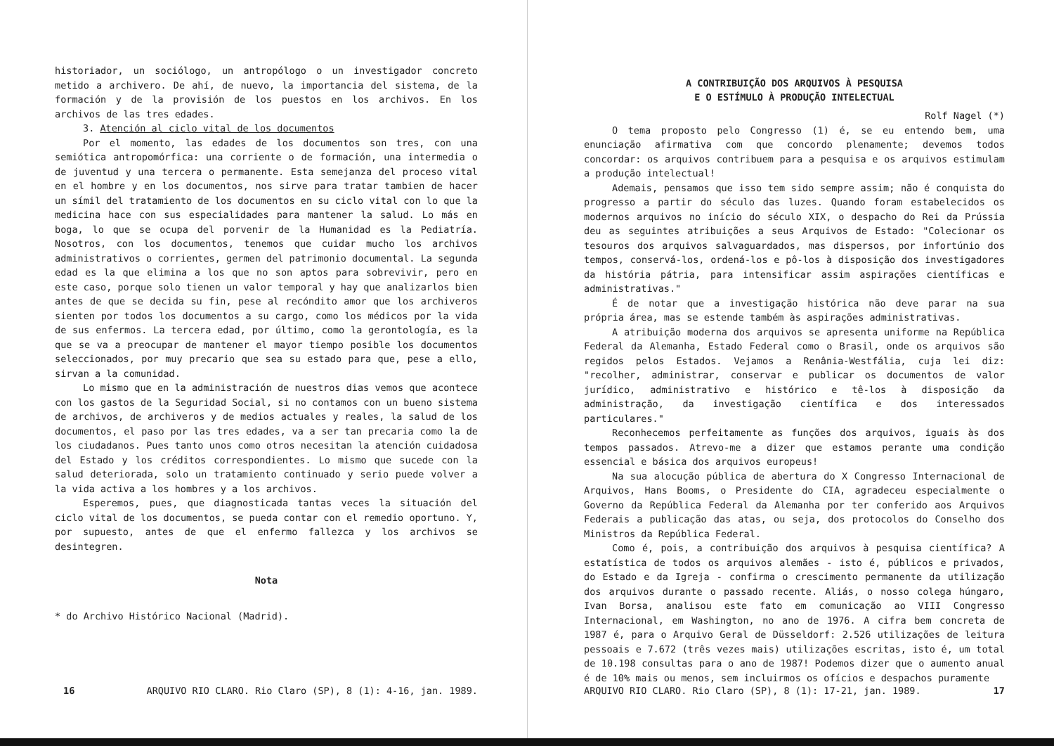historiador, un sociólogo, un antropólogo o un investigador concreto metido a archivero. De ahí, de nuevo, la importancia del sistema, de la formación y de la provisión de los puestos en los archivos. En los archivos de las tres edades.
3. Atención al ciclo vital de los documentos
Por el momento, las edades de los documentos son tres, con una semiótica antropomórfica: una corriente o de formación, una intermedia o de juventud y una tercera o permanente. Esta semejanza del proceso vital en el hombre y en los documentos, nos sirve para tratar tambien de hacer un símil del tratamiento de los documentos en su ciclo vital con lo que la medicina hace con sus especialidades para mantener la salud. Lo más en boga, lo que se ocupa del porvenir de la Humanidad es la Pediatría. Nosotros, con los documentos, tenemos que cuidar mucho los archivos administrativos o corrientes, germen del patrimonio documental. La segunda edad es la que elimina a los que no son aptos para sobrevivir, pero en este caso, porque solo tienen un valor temporal y hay que analizarlos bien antes de que se decida su fin, pese al recóndito amor que los archiveros sienten por todos los documentos a su cargo, como los médicos por la vida de sus enfermos. La tercera edad, por último, como la gerontología, es la que se va a preocupar de mantener el mayor tiempo posible los documentos seleccionados, por muy precario que sea su estado para que, pese a ello, sirvan a la comunidad.
Lo mismo que en la administración de nuestros dias vemos que acontece con los gastos de la Seguridad Social, si no contamos con un bueno sistema de archivos, de archiveros y de medios actuales y reales, la salud de los documentos, el paso por las tres edades, va a ser tan precaria como la de los ciudadanos. Pues tanto unos como otros necesitan la atención cuidadosa del Estado y los créditos correspondientes. Lo mismo que sucede con la salud deteriorada, solo un tratamiento continuado y serio puede volver a la vida activa a los hombres y a los archivos.
Esperemos, pues, que diagnosticada tantas veces la situación del ciclo vital de los documentos, se pueda contar con el remedio oportuno. Y, por supuesto, antes de que el enfermo fallezca y los archivos se desintegren.
Nota
* do Archivo Histórico Nacional (Madrid).
16 ARQUIVO RIO CLARO. Rio Claro (SP), 8 (1): 4-16, jan. 1989.
A CONTRIBUIÇÃO DOS ARQUIVOS À PESQUISA
E O ESTÍMULO À PRODUÇÃO INTELECTUAL
Rolf Nagel (*)
O tema proposto pelo Congresso (1) é, se eu entendo bem, uma enunciação afirmativa com que concordo plenamente; devemos todos concordar: os arquivos contribuem para a pesquisa e os arquivos estimulam a produção intelectual!
Ademais, pensamos que isso tem sido sempre assim; não é conquista do progresso a partir do século das luzes. Quando foram estabelecidos os modernos arquivos no início do século XIX, o despacho do Rei da Prússia deu as seguintes atribuições a seus Arquivos de Estado: "Colecionar os tesouros dos arquivos salvaguardados, mas dispersos, por infortúnio dos tempos, conservá-los, ordená-los e pô-los à disposição dos investigadores da história pátria, para intensificar assim aspirações científicas e administrativas."
É de notar que a investigação histórica não deve parar na sua própria área, mas se estende também às aspirações administrativas.
A atribuição moderna dos arquivos se apresenta uniforme na República Federal da Alemanha, Estado Federal como o Brasil, onde os arquivos são regidos pelos Estados. Vejamos a Renânia-Westfália, cuja lei diz: "recolher, administrar, conservar e publicar os documentos de valor jurídico, administrativo e histórico e tê-los à disposição da administração, da investigação científica e dos interessados particulares."
Reconhecemos perfeitamente as funções dos arquivos, iguais às dos tempos passados. Atrevo-me a dizer que estamos perante uma condição essencial e básica dos arquivos europeus!
Na sua alocução pública de abertura do X Congresso Internacional de Arquivos, Hans Booms, o Presidente do CIA, agradeceu especialmente o Governo da República Federal da Alemanha por ter conferido aos Arquivos Federais a publicação das atas, ou seja, dos protocolos do Conselho dos Ministros da República Federal.
Como é, pois, a contribuição dos arquivos à pesquisa científica? A estatística de todos os arquivos alemães - isto é, públicos e privados, do Estado e da Igreja - confirma o crescimento permanente da utilização dos arquivos durante o passado recente. Aliás, o nosso colega húngaro, Ivan Borsa, analisou este fato em comunicação ao VIII Congresso Internacional, em Washington, no ano de 1976. A cifra bem concreta de 1987 é, para o Arquivo Geral de Düsseldorf: 2.526 utilizações de leitura pessoais e 7.672 (três vezes mais) utilizações escritas, isto é, um total de 10.198 consultas para o ano de 1987! Podemos dizer que o aumento anual é de 10% mais ou menos, sem incluirmos os ofícios e despachos puramente
ARQUIVO RIO CLARO. Rio Claro (SP), 8 (1): 17-21, jan. 1989. 17